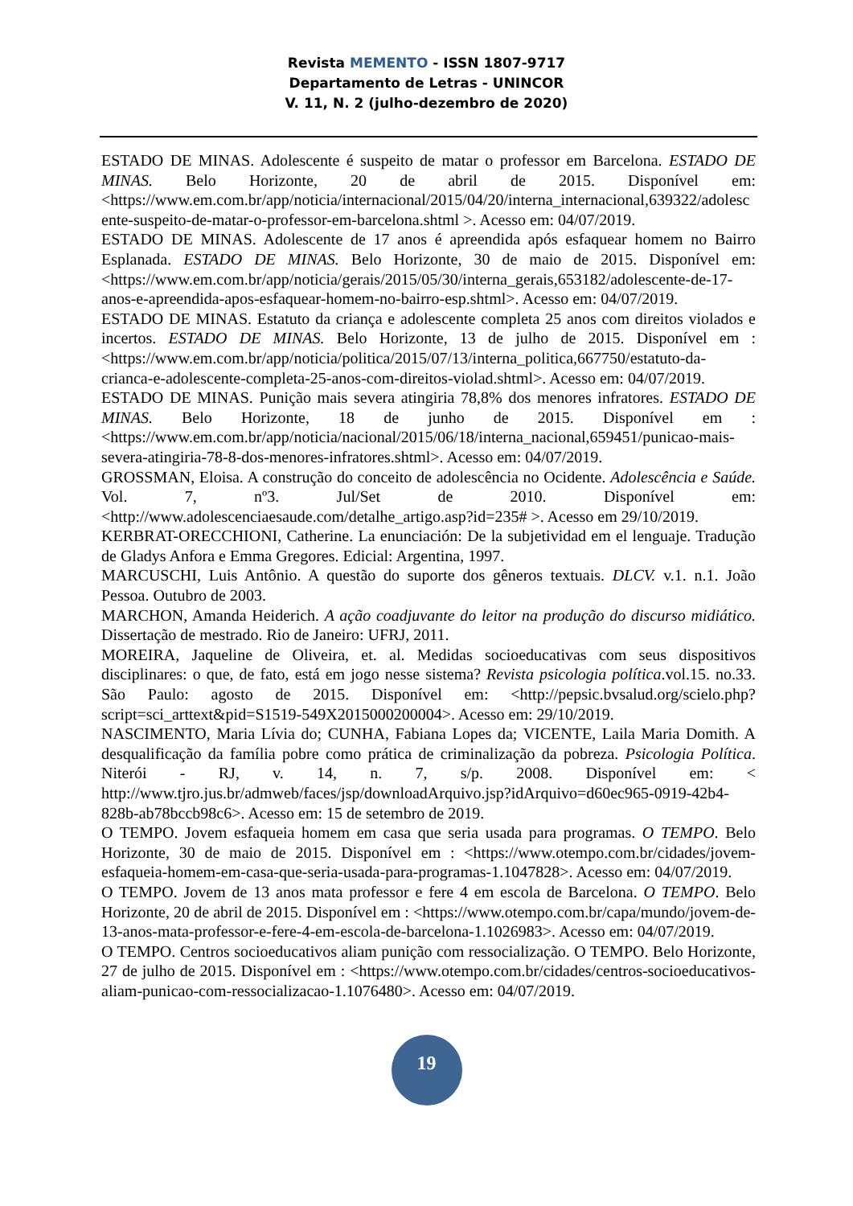Revista MEMENTO - ISSN 1807-9717
Departamento de Letras - UNINCOR
V. 11, N. 2 (julho-dezembro de 2020)
ESTADO DE MINAS. Adolescente é suspeito de matar o professor em Barcelona. ESTADO DE MINAS. Belo Horizonte, 20 de abril de 2015. Disponível em: <https://www.em.com.br/app/noticia/internacional/2015/04/20/interna_internacional,639322/adolescente-suspeito-de-matar-o-professor-em-barcelona.shtml >. Acesso em: 04/07/2019.
ESTADO DE MINAS. Adolescente de 17 anos é apreendida após esfaquear homem no Bairro Esplanada. ESTADO DE MINAS. Belo Horizonte, 30 de maio de 2015. Disponível em: <https://www.em.com.br/app/noticia/gerais/2015/05/30/interna_gerais,653182/adolescente-de-17-anos-e-apreendida-apos-esfaquear-homem-no-bairro-esp.shtml>. Acesso em: 04/07/2019.
ESTADO DE MINAS. Estatuto da criança e adolescente completa 25 anos com direitos violados e incertos. ESTADO DE MINAS. Belo Horizonte, 13 de julho de 2015. Disponível em : <https://www.em.com.br/app/noticia/politica/2015/07/13/interna_politica,667750/estatuto-da-crianca-e-adolescente-completa-25-anos-com-direitos-violad.shtml>. Acesso em: 04/07/2019.
ESTADO DE MINAS. Punição mais severa atingiria 78,8% dos menores infratores. ESTADO DE MINAS. Belo Horizonte, 18 de junho de 2015. Disponível em : <https://www.em.com.br/app/noticia/nacional/2015/06/18/interna_nacional,659451/punicao-mais-severa-atingiria-78-8-dos-menores-infratores.shtml>. Acesso em: 04/07/2019.
GROSSMAN, Eloisa. A construção do conceito de adolescência no Ocidente. Adolescência e Saúde. Vol. 7, nº3. Jul/Set de 2010. Disponível em: <http://www.adolescenciaesaude.com/detalhe_artigo.asp?id=235# >. Acesso em 29/10/2019.
KERBRAT-ORECCHIONI, Catherine. La enunciación: De la subjetividad em el lenguaje. Tradução de Gladys Anfora e Emma Gregores. Edicial: Argentina, 1997.
MARCUSCHI, Luis Antônio. A questão do suporte dos gêneros textuais. DLCV. v.1. n.1. João Pessoa. Outubro de 2003.
MARCHON, Amanda Heiderich. A ação coadjuvante do leitor na produção do discurso midiático. Dissertação de mestrado. Rio de Janeiro: UFRJ, 2011.
MOREIRA, Jaqueline de Oliveira, et. al. Medidas socioeducativas com seus dispositivos disciplinares: o que, de fato, está em jogo nesse sistema? Revista psicologia política.vol.15. no.33. São Paulo: agosto de 2015. Disponível em: <http://pepsic.bvsalud.org/scielo.php?script=sci_arttext&pid=S1519-549X2015000200004>. Acesso em: 29/10/2019.
NASCIMENTO, Maria Lívia do; CUNHA, Fabiana Lopes da; VICENTE, Laila Maria Domith. A desqualificação da família pobre como prática de criminalização da pobreza. Psicologia Política. Niterói - RJ, v. 14, n. 7, s/p. 2008. Disponível em: < http://www.tjro.jus.br/admweb/faces/jsp/downloadArquivo.jsp?idArquivo=d60ec965-0919-42b4-828b-ab78bccb98c6>. Acesso em: 15 de setembro de 2019.
O TEMPO. Jovem esfaqueia homem em casa que seria usada para programas. O TEMPO. Belo Horizonte, 30 de maio de 2015. Disponível em : <https://www.otempo.com.br/cidades/jovem-esfaqueia-homem-em-casa-que-seria-usada-para-programas-1.1047828>. Acesso em: 04/07/2019.
O TEMPO. Jovem de 13 anos mata professor e fere 4 em escola de Barcelona. O TEMPO. Belo Horizonte, 20 de abril de 2015. Disponível em : <https://www.otempo.com.br/capa/mundo/jovem-de-13-anos-mata-professor-e-fere-4-em-escola-de-barcelona-1.1026983>. Acesso em: 04/07/2019.
O TEMPO. Centros socioeducativos aliam punição com ressocialização. O TEMPO. Belo Horizonte, 27 de julho de 2015. Disponível em : <https://www.otempo.com.br/cidades/centros-socioeducativos-aliam-punicao-com-ressocializacao-1.1076480>. Acesso em: 04/07/2019.
19